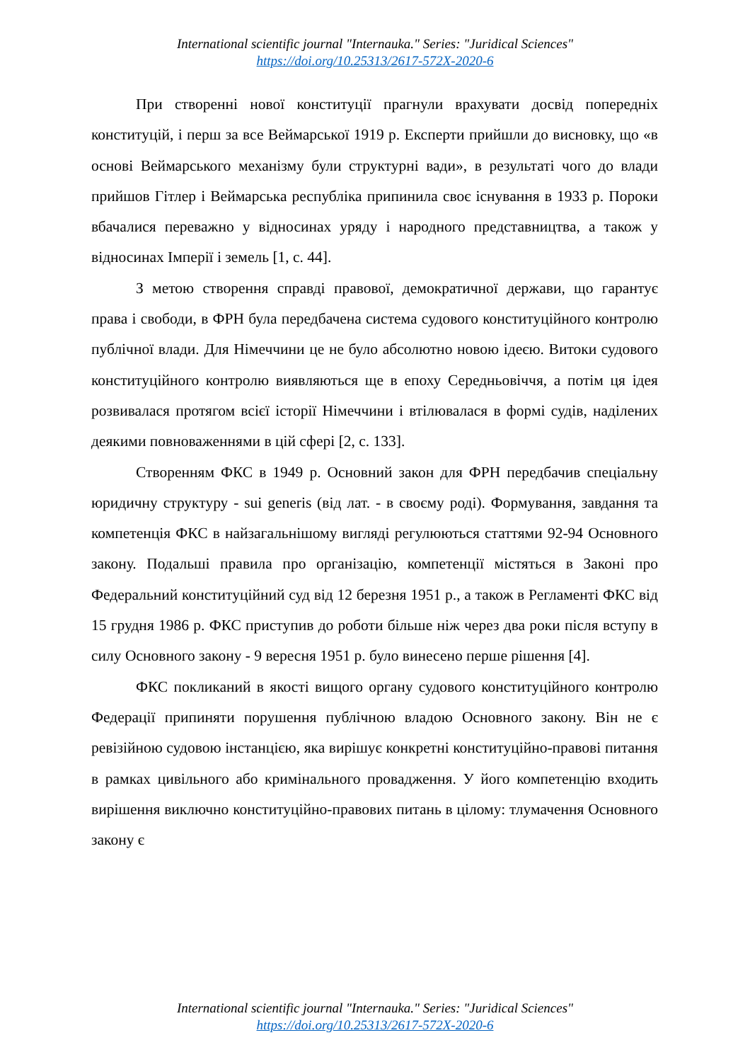International scientific journal "Internauka." Series: "Juridical Sciences"
https://doi.org/10.25313/2617-572X-2020-6
При створенні нової конституції прагнули врахувати досвід попередніх конституцій, і перш за все Веймарської 1919 р. Експерти прийшли до висновку, що «в основі Веймарського механізму були структурні вади», в результаті чого до влади прийшов Гітлер і Веймарська республіка припинила своє існування в 1933 р. Пороки вбачалися переважно у відносинах уряду і народного представництва, а також у відносинах Імперії і земель [1, с. 44].
З метою створення справді правової, демократичної держави, що гарантує права і свободи, в ФРН була передбачена система судового конституційного контролю публічної влади. Для Німеччини це не було абсолютно новою ідеєю. Витоки судового конституційного контролю виявляються ще в епоху Середньовіччя, а потім ця ідея розвивалася протягом всієї історії Німеччини і втілювалася в формі судів, наділених деякими повноваженнями в цій сфері [2, с. 133].
Створенням ФКС в 1949 р. Основний закон для ФРН передбачив спеціальну юридичну структуру - sui generis (від лат. - в своєму роді). Формування, завдання та компетенція ФКС в найзагальнішому вигляді регулюються статтями 92-94 Основного закону. Подальші правила про організацію, компетенції містяться в Законі про Федеральний конституційний суд від 12 березня 1951 р., а також в Регламенті ФКС від 15 грудня 1986 р. ФКС приступив до роботи більше ніж через два роки після вступу в силу Основного закону - 9 вересня 1951 р. було винесено перше рішення [4].
ФКС покликаний в якості вищого органу судового конституційного контролю Федерації припиняти порушення публічною владою Основного закону. Він не є ревізійною судовою інстанцією, яка вирішує конкретні конституційно-правові питання в рамках цивільного або кримінального провадження. У його компетенцію входить вирішення виключно конституційно-правових питань в цілому: тлумачення Основного закону є
International scientific journal "Internauka." Series: "Juridical Sciences"
https://doi.org/10.25313/2617-572X-2020-6